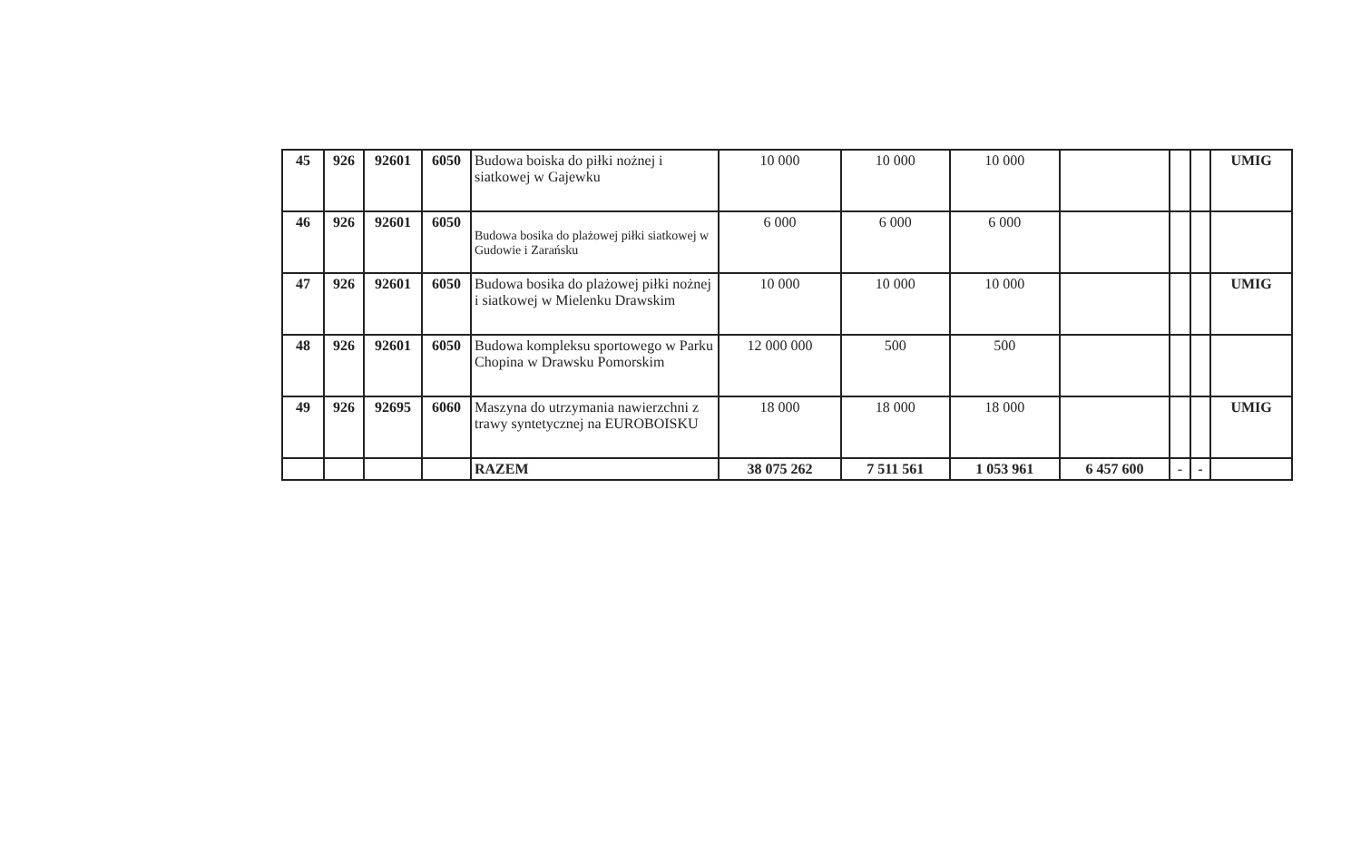| 45 | 926 | 92601 | 6050 | Budowa boiska do piłki nożnej i siatkowej w Gajewku | 10 000 | 10 000 | 10 000 | | | | UMIG |
| 46 | 926 | 92601 | 6050 | Budowa bosika do plażowej piłki siatkowej w Gudowie i Zarańsku | 6 000 | 6 000 | 6 000 | | | | |
| 47 | 926 | 92601 | 6050 | Budowa bosika do plażowej piłki nożnej i siatkowej w Mielenku Drawskim | 10 000 | 10 000 | 10 000 | | | | UMIG |
| 48 | 926 | 92601 | 6050 | Budowa kompleksu sportowego w Parku Chopina w Drawsku Pomorskim | 12 000 000 | 500 | 500 | | | | |
| 49 | 926 | 92695 | 6060 | Maszyna do utrzymania nawierzchni z trawy syntetycznej na EUROBOISKU | 18 000 | 18 000 | 18 000 | | | | UMIG |
| | | | | RAZEM | 38 075 262 | 7 511 561 | 1 053 961 | 6 457 600 | - | - | |